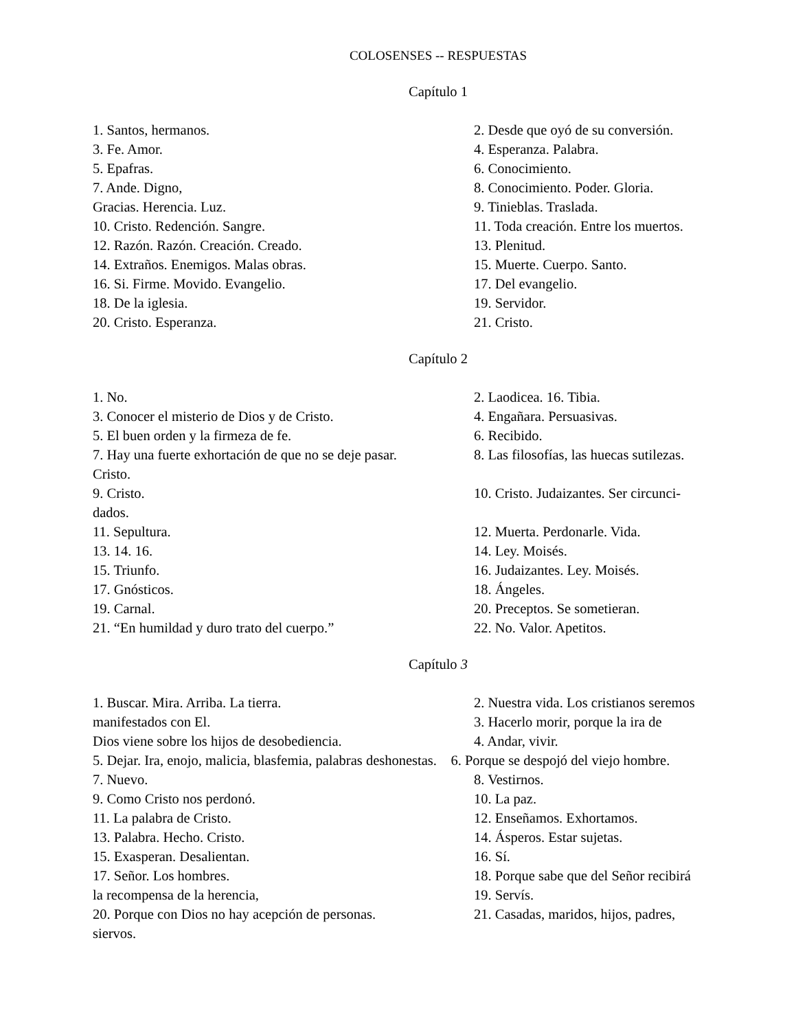COLOSENSES -- RESPUESTAS
Capítulo 1
1. Santos, hermanos. 2. Desde que oyó de su conversión.
3. Fe. Amor. 4. Esperanza. Palabra.
5. Epafras. 6. Conocimiento.
7. Ande. Digno, 8. Conocimiento. Poder. Gloria.
Gracias. Herencia. Luz. 9. Tinieblas. Traslada.
10. Cristo. Redención. Sangre. 11. Toda creación. Entre los muertos.
12. Razón. Razón. Creación. Creado. 13. Plenitud.
14. Extraños. Enemigos. Malas obras. 15. Muerte. Cuerpo. Santo.
16. Si. Firme. Movido. Evangelio. 17. Del evangelio.
18. De la iglesia. 19. Servidor.
20. Cristo. Esperanza. 21. Cristo.
Capítulo 2
1. No. 2. Laodicea. 16. Tibia.
3. Conocer el misterio de Dios y de Cristo. 4. Engañara. Persuasivas.
5. El buen orden y la firmeza de fe. 6. Recibido.
7. Hay una fuerte exhortación de que no se deje pasar.
8. Las filosofías, las huecas sutilezas.
Cristo.
9. Cristo. 10. Cristo. Judaizantes. Ser circunci-
dados.
11. Sepultura. 12. Muerta. Perdonarle. Vida.
13. 14. 16. 14. Ley. Moisés.
15. Triunfo. 16. Judaizantes. Ley. Moisés.
17. Gnósticos. 18. Ángeles.
19. Carnal. 20. Preceptos. Se sometieran.
21. “En humildad y duro trato del cuerpo.” 22. No. Valor. Apetitos.
Capítulo 3
1. Buscar. Mira. Arriba. La tierra. 2. Nuestra vida. Los cristianos seremos
manifestados con El. 3. Hacerlo morir, porque la ira de
Dios viene sobre los hijos de desobediencia. 4. Andar, vivir.
5. Dejar. Ira, enojo, malicia, blasfemia, palabras deshonestas. 6. Porque se despojó del viejo hombre.
7. Nuevo. 8. Vestirnos.
9. Como Cristo nos perdonó. 10. La paz.
11. La palabra de Cristo. 12. Enseñamos. Exhortamos.
13. Palabra. Hecho. Cristo. 14. Ásperos. Estar sujetas.
15. Exasperan. Desalientan. 16. Sí.
17. Señor. Los hombres. 18. Porque sabe que del Señor recibirá
la recompensa de la herencia, 19. Servís.
20. Porque con Dios no hay acepción de personas.
21. Casadas, maridos, hijos, padres,
siervos.